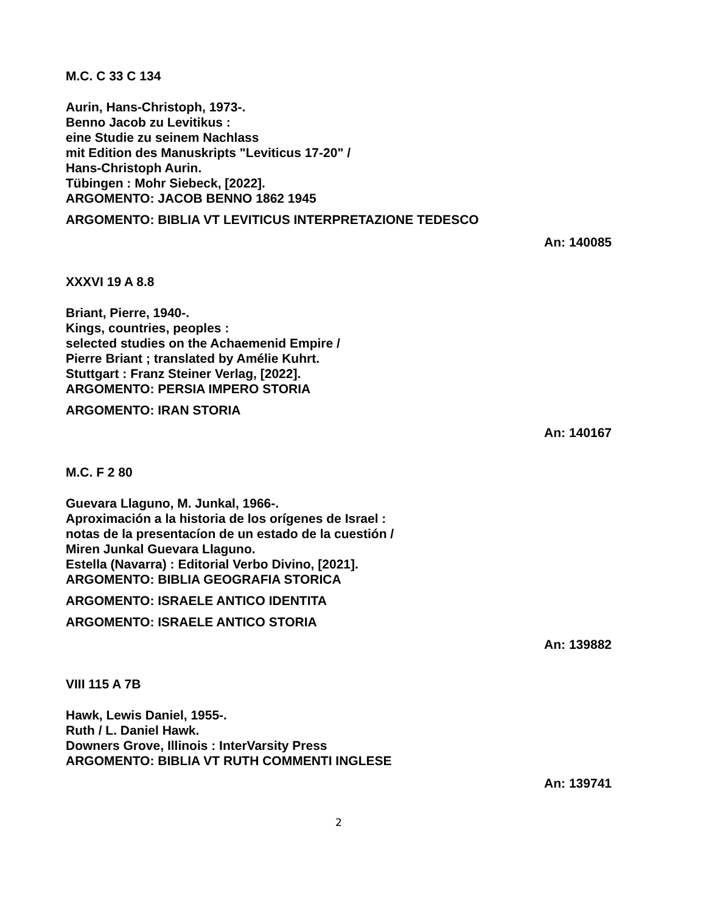M.C. C 33 C 134
Aurin, Hans-Christoph, 1973-.
Benno Jacob zu Levitikus :
eine Studie zu seinem Nachlass
mit Edition des Manuskripts "Leviticus 17-20" /
Hans-Christoph Aurin.
Tübingen : Mohr Siebeck, [2022].
ARGOMENTO: JACOB BENNO 1862 1945
ARGOMENTO: BIBLIA VT LEVITICUS INTERPRETAZIONE TEDESCO
An: 140085
XXXVI 19 A 8.8
Briant, Pierre, 1940-.
Kings, countries, peoples :
selected studies on the Achaemenid Empire /
Pierre Briant ; translated by Amélie Kuhrt.
Stuttgart : Franz Steiner Verlag, [2022].
ARGOMENTO: PERSIA IMPERO STORIA
ARGOMENTO: IRAN STORIA
An: 140167
M.C. F 2 80
Guevara Llaguno, M. Junkal, 1966-.
Aproximación a la historia de los orígenes de Israel :
notas de la presentacíon de un estado de la cuestión /
Miren Junkal Guevara Llaguno.
Estella (Navarra) : Editorial Verbo Divino, [2021].
ARGOMENTO: BIBLIA GEOGRAFIA STORICA
ARGOMENTO: ISRAELE ANTICO IDENTITA
ARGOMENTO: ISRAELE ANTICO STORIA
An: 139882
VIII 115 A 7B
Hawk, Lewis Daniel, 1955-.
Ruth / L. Daniel Hawk.
Downers Grove, Illinois : InterVarsity Press
ARGOMENTO: BIBLIA VT RUTH COMMENTI INGLESE
An: 139741
2